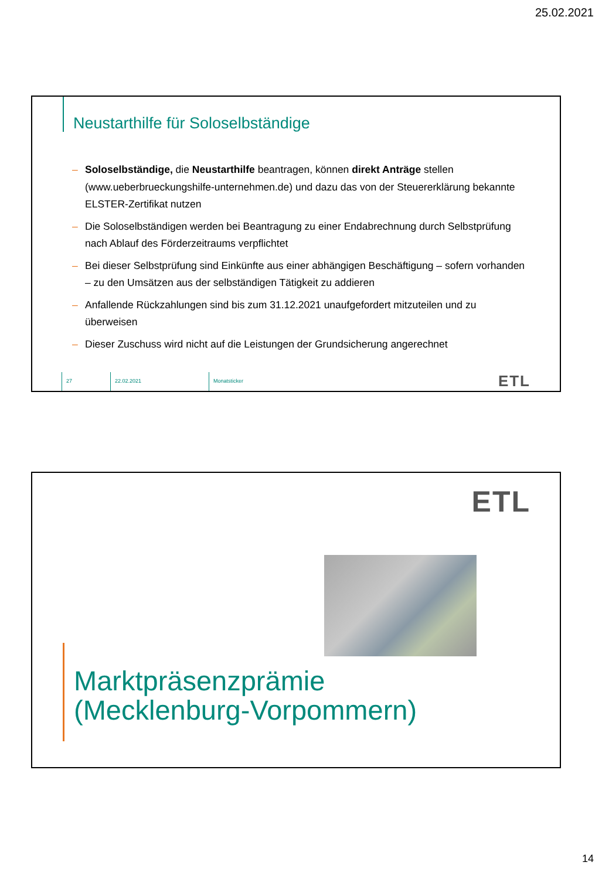25.02.2021
Neustarthilfe für Soloselbständige
– Soloselbständige, die Neustarthilfe beantragen, können direkt Anträge stellen (www.ueberbrueckungshilfe-unternehmen.de) und dazu das von der Steuererklärung bekannte ELSTER-Zertifikat nutzen
– Die Soloselbständigen werden bei Beantragung zu einer Endabrechnung durch Selbstprüfung nach Ablauf des Förderzeitraums verpflichtet
– Bei dieser Selbstprüfung sind Einkünfte aus einer abhängigen Beschäftigung – sofern vorhanden – zu den Umsätzen aus der selbständigen Tätigkeit zu addieren
– Anfallende Rückzahlungen sind bis zum 31.12.2021 unaufgefordert mitzuteilen und zu überweisen
– Dieser Zuschuss wird nicht auf die Leistungen der Grundsicherung angerechnet
27 22.02.2021 Monatsticker
ETL
ETL
Marktpräsenzprämie
(Mecklenburg-Vorpommern)
14